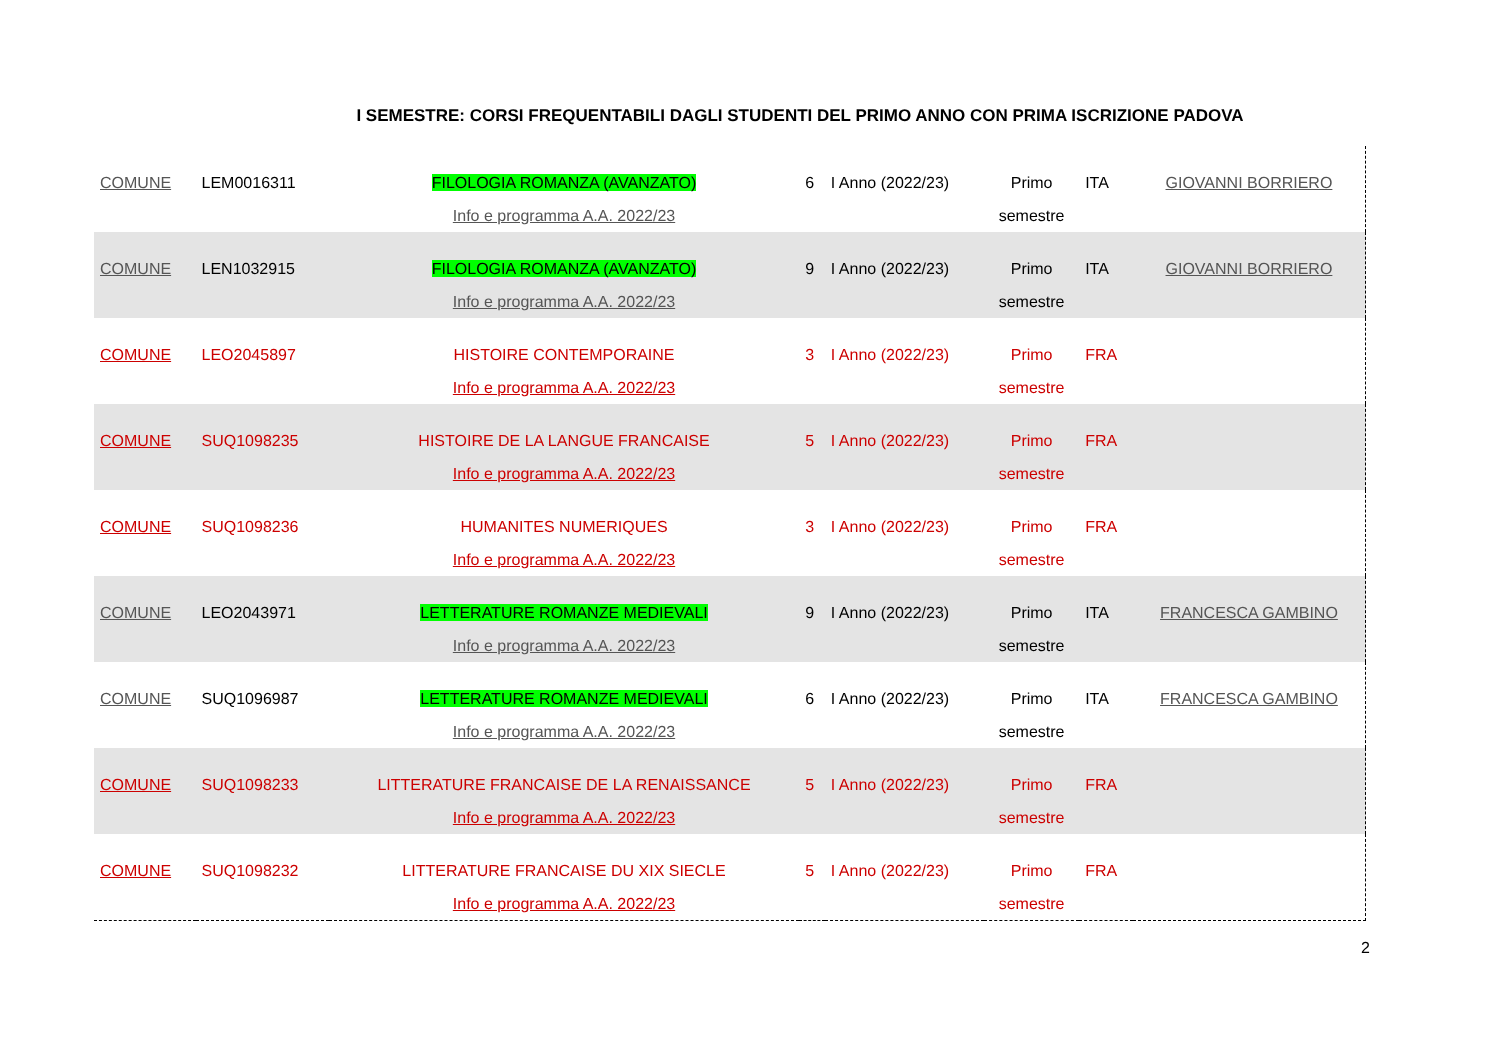I SEMESTRE: CORSI FREQUENTABILI DAGLI STUDENTI DEL PRIMO ANNO CON PRIMA ISCRIZIONE PADOVA
| COMUNE | LEM0016311 | FILOLOGIA ROMANZA (AVANZATO) Info e programma A.A. 2022/23 | 6 | I Anno (2022/23) | Primo semestre | ITA | GIOVANNI BORRIERO |
| COMUNE | LEN1032915 | FILOLOGIA ROMANZA (AVANZATO) Info e programma A.A. 2022/23 | 9 | I Anno (2022/23) | Primo semestre | ITA | GIOVANNI BORRIERO |
| COMUNE | LEO2045897 | HISTOIRE CONTEMPORAINE Info e programma A.A. 2022/23 | 3 | I Anno (2022/23) | Primo semestre | FRA | |
| COMUNE | SUQ1098235 | HISTOIRE DE LA LANGUE FRANCAISE Info e programma A.A. 2022/23 | 5 | I Anno (2022/23) | Primo semestre | FRA | |
| COMUNE | SUQ1098236 | HUMANITES NUMERIQUES Info e programma A.A. 2022/23 | 3 | I Anno (2022/23) | Primo semestre | FRA | |
| COMUNE | LEO2043971 | LETTERATURE ROMANZE MEDIEVALI Info e programma A.A. 2022/23 | 9 | I Anno (2022/23) | Primo semestre | ITA | FRANCESCA GAMBINO |
| COMUNE | SUQ1096987 | LETTERATURE ROMANZE MEDIEVALI Info e programma A.A. 2022/23 | 6 | I Anno (2022/23) | Primo semestre | ITA | FRANCESCA GAMBINO |
| COMUNE | SUQ1098233 | LITTERATURE FRANCAISE DE LA RENAISSANCE Info e programma A.A. 2022/23 | 5 | I Anno (2022/23) | Primo semestre | FRA | |
| COMUNE | SUQ1098232 | LITTERATURE FRANCAISE DU XIX SIECLE Info e programma A.A. 2022/23 | 5 | I Anno (2022/23) | Primo semestre | FRA | |
2